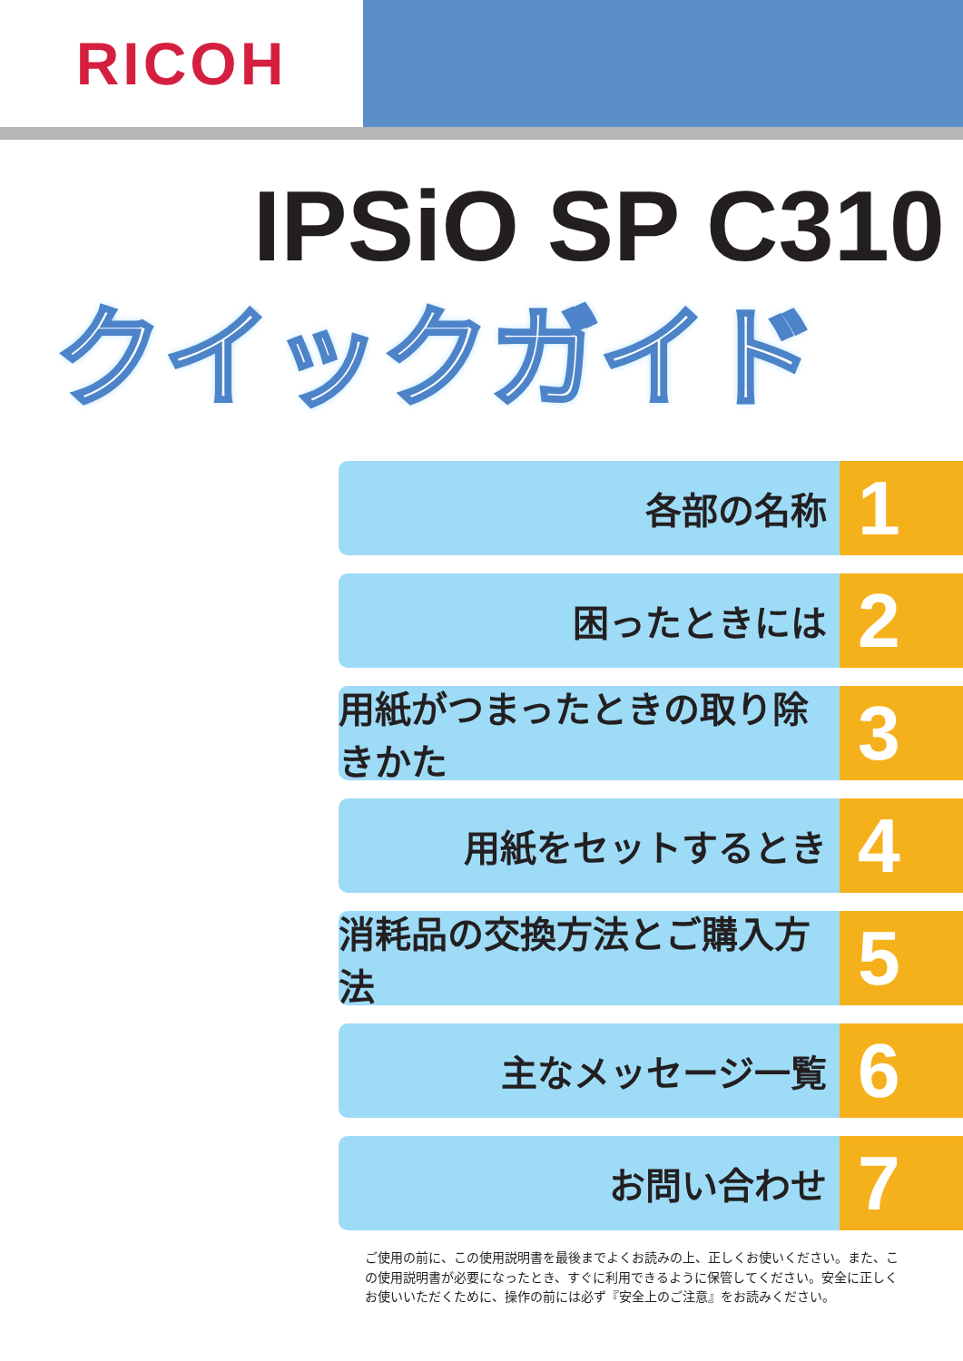RICOH
IPSiO SP C310
クイックガイド
各部の名称
1
困ったときには
2
用紙がつまったときの取り除きかた
3
用紙をセットするとき
4
消耗品の交換方法とご購入方法
5
主なメッセージ一覧
6
お問い合わせ
7
ご使用の前に、この使用説明書を最後までよくお読みの上、正しくお使いください。また、この使用説明書が必要になったとき、すぐに利用できるように保管してください。安全に正しくお使いいただくために、操作の前には必ず『安全上のご注意』をお読みください。